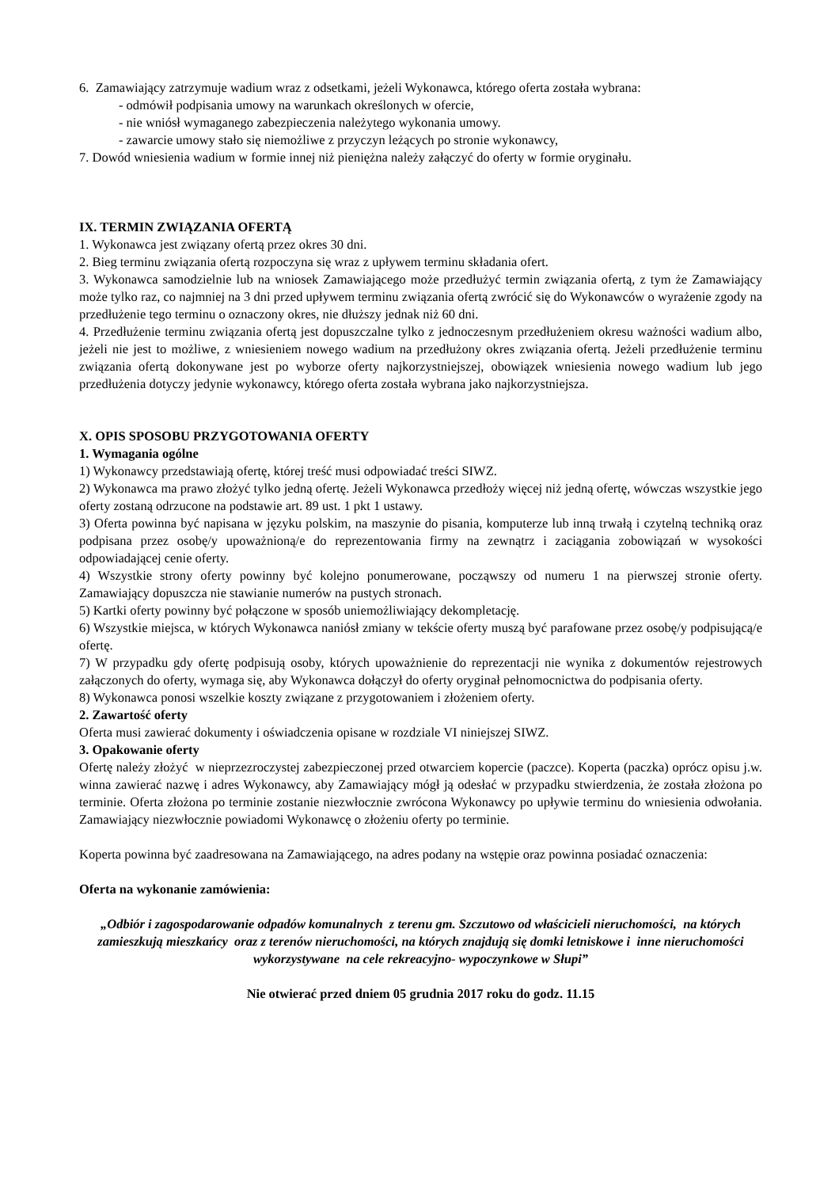6. Zamawiający zatrzymuje wadium wraz z odsetkami, jeżeli Wykonawca, którego oferta została wybrana:
- odmówił podpisania umowy na warunkach określonych w ofercie,
- nie wniósł wymaganego zabezpieczenia należytego wykonania umowy.
- zawarcie umowy stało się niemożliwe z przyczyn leżących po stronie wykonawcy,
7. Dowód wniesienia wadium w formie innej niż pieniężna należy załączyć do oferty w formie oryginału.
IX. TERMIN ZWIĄZANIA OFERTĄ
1. Wykonawca jest związany ofertą przez okres 30 dni.
2. Bieg terminu związania ofertą rozpoczyna się wraz z upływem terminu składania ofert.
3. Wykonawca samodzielnie lub na wniosek Zamawiającego może przedłużyć termin związania ofertą, z tym że Zamawiający może tylko raz, co najmniej na 3 dni przed upływem terminu związania ofertą zwrócić się do Wykonawców o wyrażenie zgody na przedłużenie tego terminu o oznaczony okres, nie dłuższy jednak niż 60 dni.
4. Przedłużenie terminu związania ofertą jest dopuszczalne tylko z jednoczesnym przedłużeniem okresu ważności wadium albo, jeżeli nie jest to możliwe, z wniesieniem nowego wadium na przedłużony okres związania ofertą. Jeżeli przedłużenie terminu związania ofertą dokonywane jest po wyborze oferty najkorzystniejszej, obowiązek wniesienia nowego wadium lub jego przedłużenia dotyczy jedynie wykonawcy, którego oferta została wybrana jako najkorzystniejsza.
X. OPIS SPOSOBU PRZYGOTOWANIA OFERTY
1. Wymagania ogólne
1) Wykonawcy przedstawiają ofertę, której treść musi odpowiadać treści SIWZ.
2) Wykonawca ma prawo złożyć tylko jedną ofertę. Jeżeli Wykonawca przedłoży więcej niż jedną ofertę, wówczas wszystkie jego oferty zostaną odrzucone na podstawie art. 89 ust. 1 pkt 1 ustawy.
3) Oferta powinna być napisana w języku polskim, na maszynie do pisania, komputerze lub inną trwałą i czytelną techniką oraz podpisana przez osobę/y upoważnioną/e do reprezentowania firmy na zewnątrz i zaciągania zobowiązań w wysokości odpowiadającej cenie oferty.
4) Wszystkie strony oferty powinny być kolejno ponumerowane, począwszy od numeru 1 na pierwszej stronie oferty. Zamawiający dopuszcza nie stawianie numerów na pustych stronach.
5) Kartki oferty powinny być połączone w sposób uniemożliwiający dekompletację.
6) Wszystkie miejsca, w których Wykonawca naniósł zmiany w tekście oferty muszą być parafowane przez osobę/y podpisującą/e ofertę.
7) W przypadku gdy ofertę podpisują osoby, których upoważnienie do reprezentacji nie wynika z dokumentów rejestrowych załączonych do oferty, wymaga się, aby Wykonawca dołączył do oferty oryginał pełnomocnictwa do podpisania oferty.
8) Wykonawca ponosi wszelkie koszty związane z przygotowaniem i złożeniem oferty.
2. Zawartość oferty
Oferta musi zawierać dokumenty i oświadczenia opisane w rozdziale VI niniejszej SIWZ.
3. Opakowanie oferty
Ofertę należy złożyć w nieprzezroczystej zabezpieczonej przed otwarciem kopercie (paczce). Koperta (paczka) oprócz opisu j.w. winna zawierać nazwę i adres Wykonawcy, aby Zamawiający mógł ją odesłać w przypadku stwierdzenia, że została złożona po terminie. Oferta złożona po terminie zostanie niezwłocznie zwrócona Wykonawcy po upływie terminu do wniesienia odwołania. Zamawiający niezwłocznie powiadomi Wykonawcę o złożeniu oferty po terminie.
Koperta powinna być zaadresowana na Zamawiającego, na adres podany na wstępie oraz powinna posiadać oznaczenia:
Oferta na wykonanie zamówienia:
„Odbiór i zagospodarowanie odpadów komunalnych z terenu gm. Szczutowo od właścicieli nieruchomości, na których zamieszkują mieszkańcy oraz z terenów nieruchomości, na których znajdują się domki letniskowe i inne nieruchomości wykorzystywane na cele rekreacyjno- wypoczynkowe w Słupi”
Nie otwierać przed dniem 05 grudnia 2017 roku do godz. 11.15